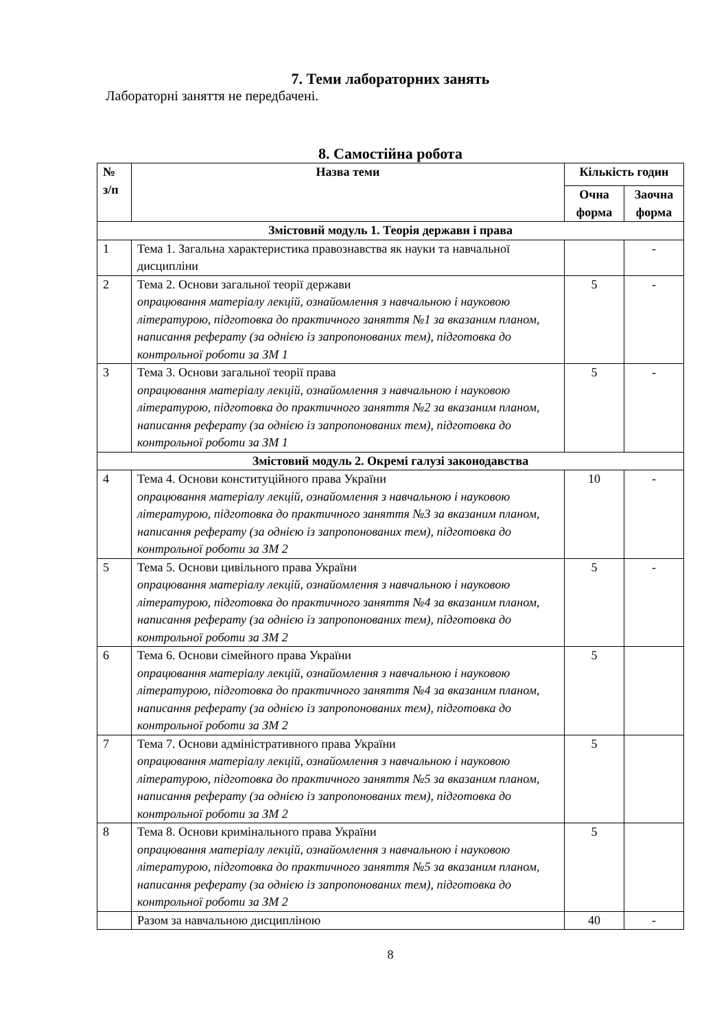7. Теми лабораторних занять
Лабораторні заняття не передбачені.
8. Самостійна робота
| № з/п | Назва теми | Кількість годин | |
| --- | --- | --- | --- |
| | | Очна форма | Заочна форма |
| Змістовий модуль 1. Теорія держави і права | | | |
| 1 | Тема 1. Загальна характеристика правознавства як науки та навчальної дисципліни | | - |
| 2 | Тема 2. Основи загальної теорії держави опрацювання матеріалу лекцій, ознайомлення з навчальною і науковою літературою, підготовка до практичного заняття №1 за вказаним планом, написання реферату (за однією із запропонованих тем), підготовка до контрольної роботи за ЗМ 1 | 5 | - |
| 3 | Тема 3. Основи загальної теорії права опрацювання матеріалу лекцій, ознайомлення з навчальною і науковою літературою, підготовка до практичного заняття №2 за вказаним планом, написання реферату (за однією із запропонованих тем), підготовка до контрольної роботи за ЗМ 1 | 5 | - |
| Змістовий модуль 2. Окремі галузі законодавства | | | |
| 4 | Тема 4. Основи конституційного права України опрацювання матеріалу лекцій, ознайомлення з навчальною і науковою літературою, підготовка до практичного заняття №3 за вказаним планом, написання реферату (за однією із запропонованих тем), підготовка до контрольної роботи за ЗМ 2 | 10 | - |
| 5 | Тема 5. Основи цивільного права України опрацювання матеріалу лекцій, ознайомлення з навчальною і науковою літературою, підготовка до практичного заняття №4 за вказаним планом, написання реферату (за однією із запропонованих тем), підготовка до контрольної роботи за ЗМ 2 | 5 | - |
| 6 | Тема 6. Основи сімейного права України опрацювання матеріалу лекцій, ознайомлення з навчальною і науковою літературою, підготовка до практичного заняття №4 за вказаним планом, написання реферату (за однією із запропонованих тем), підготовка до контрольної роботи за ЗМ 2 | 5 | |
| 7 | Тема 7. Основи адміністративного права України опрацювання матеріалу лекцій, ознайомлення з навчальною і науковою літературою, підготовка до практичного заняття №5 за вказаним планом, написання реферату (за однією із запропонованих тем), підготовка до контрольної роботи за ЗМ 2 | 5 | |
| 8 | Тема 8. Основи кримінального права України опрацювання матеріалу лекцій, ознайомлення з навчальною і науковою літературою, підготовка до практичного заняття №5 за вказаним планом, написання реферату (за однією із запропонованих тем), підготовка до контрольної роботи за ЗМ 2 | 5 | |
| | Разом за навчальною дисципліною | 40 | - |
8